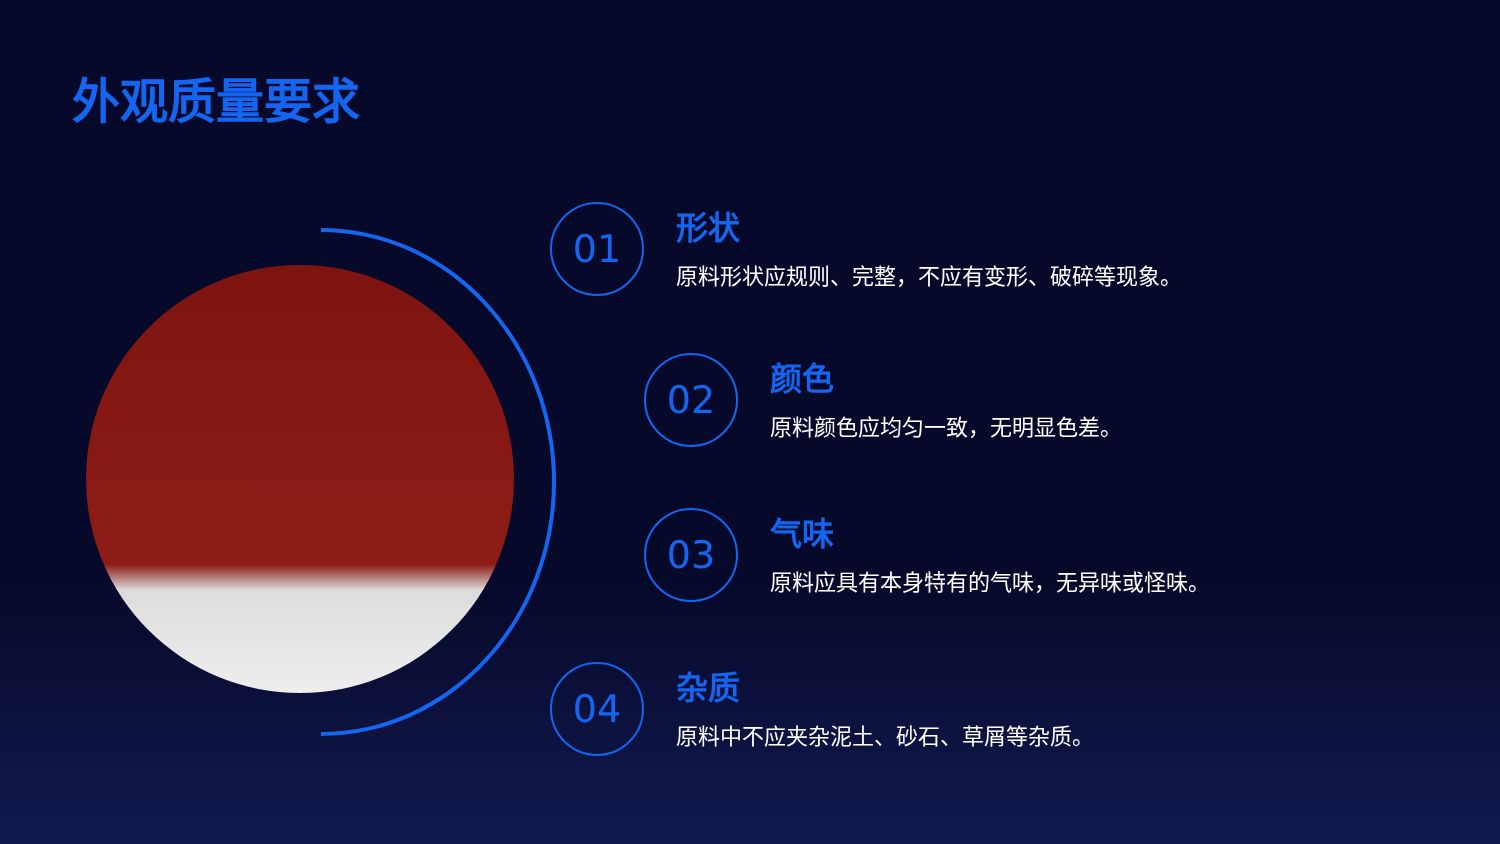外观质量要求
01
形状
原料形状应规则、完整，不应有变形、破碎等现象。
02
颜色
原料颜色应均匀一致，无明显色差。
03
气味
原料应具有本身特有的气味，无异味或怪味。
04
杂质
原料中不应夹杂泥土、砂石、草屑等杂质。